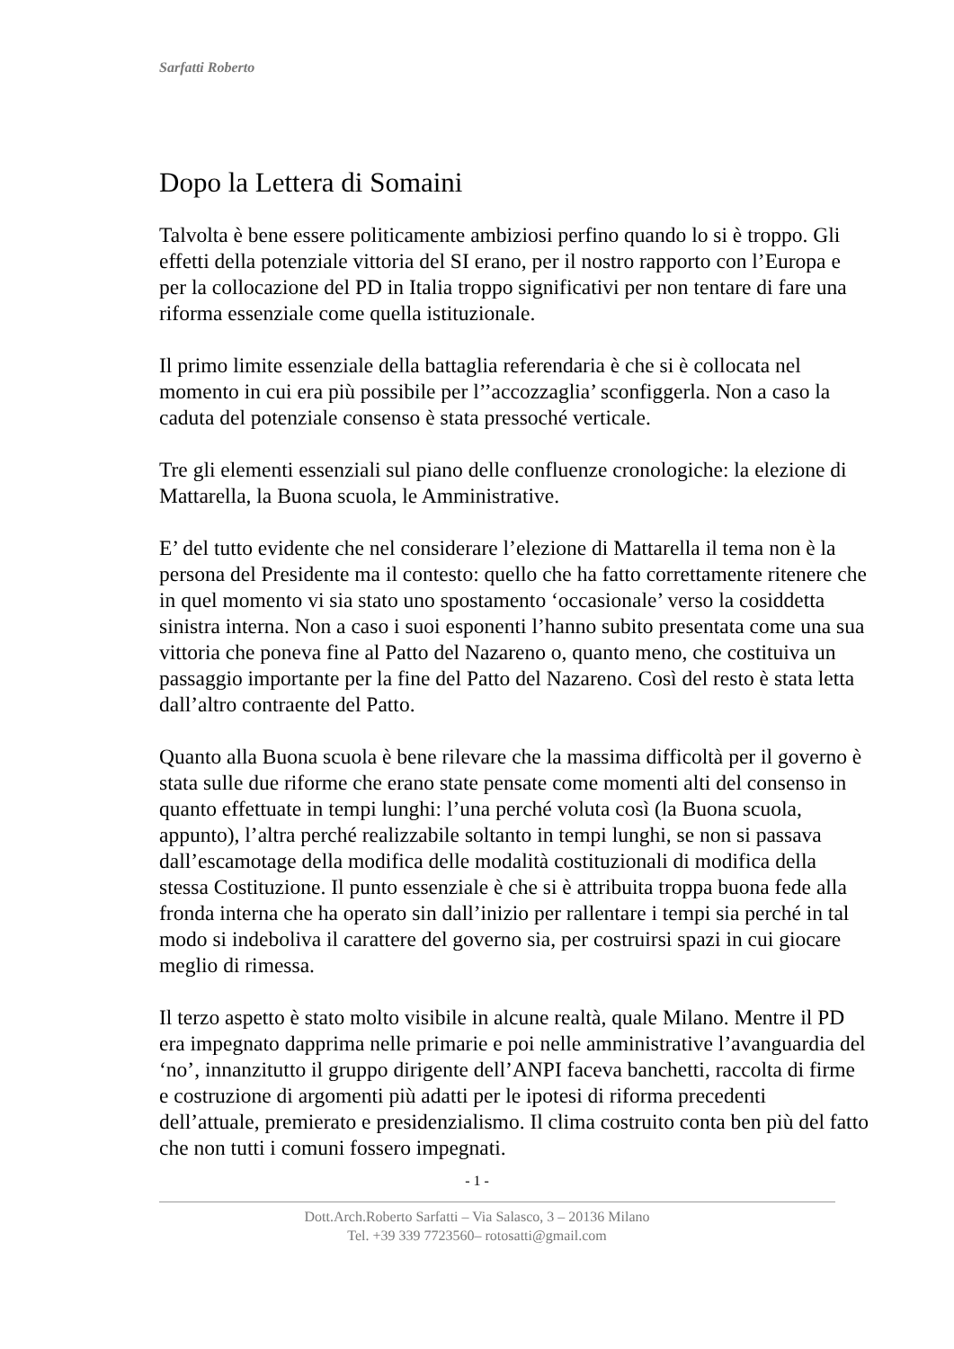Sarfatti Roberto
Dopo la Lettera di Somaini
Talvolta è bene essere politicamente ambiziosi perfino quando lo si è troppo. Gli effetti della potenziale vittoria del SI erano, per il nostro rapporto con l’Europa e per la collocazione del PD in Italia troppo significativi per non tentare di fare una riforma essenziale come quella istituzionale.
Il primo limite essenziale della battaglia referendaria è che si è collocata nel momento in cui era più possibile per l’’accozzaglia’ sconfiggerla. Non a caso la caduta del potenziale consenso è stata pressoché verticale.
Tre gli elementi essenziali sul piano delle confluenze cronologiche: la elezione di Mattarella, la Buona scuola, le Amministrative.
E’ del tutto evidente che nel considerare l’elezione di Mattarella il tema non è la persona del Presidente ma il contesto: quello che ha fatto correttamente ritenere che in quel momento vi sia stato uno spostamento ‘occasionale’ verso la cosiddetta sinistra interna. Non a caso i suoi esponenti l’hanno subito presentata come una sua vittoria che poneva fine al Patto del Nazareno o, quanto meno, che costituiva un passaggio importante per la fine del Patto del Nazareno. Così del resto è stata letta dall’altro contraente del Patto.
Quanto alla Buona scuola è bene rilevare che la massima difficoltà per il governo è stata sulle due riforme che erano state pensate come momenti alti del consenso in quanto effettuate in tempi lunghi: l’una perché voluta così (la Buona scuola, appunto), l’altra perché realizzabile soltanto in tempi lunghi, se non si passava dall’escamotage della modifica delle modalità costituzionali di modifica della stessa Costituzione. Il punto essenziale è che si è attribuita troppa buona fede alla fronda interna che ha operato sin dall’inizio per rallentare i tempi sia perché in tal modo si indeboliva il carattere del governo sia, per costruirsi spazi in cui giocare meglio di rimessa.
Il terzo aspetto è stato molto visibile in alcune realtà, quale Milano. Mentre il PD era impegnato dapprima nelle primarie e poi nelle amministrative l’avanguardia del ‘no’, innanzitutto il gruppo dirigente dell’ANPI faceva banchetti, raccolta di firme e costruzione di argomenti più adatti per le ipotesi di riforma precedenti dell’attuale, premierato e presidenzialismo. Il clima costruito conta ben più del fatto che non tutti i comuni fossero impegnati.
- 1 -
Dott.Arch.Roberto Sarfatti – Via Salasco, 3 – 20136 Milano
Tel. +39 339 7723560– rotosatti@gmail.com